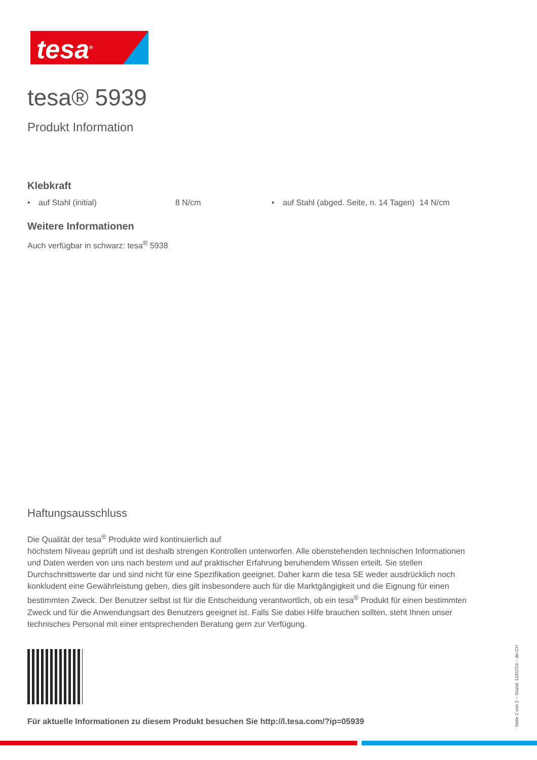tesa<sup>®</sup>
tesa® 5939
Produkt Information
Klebkraft
• auf Stahl (initial) 8 N/cm • auf Stahl (abged. Seite, n. 14 Tagen)
14 N/cm
Weitere Informationen
Auch verfügbar in schwarz: tesa<sup>®</sup> 5938
Haftungsausschluss
Die Qualität der tesa<sup>®</sup> Produkte wird kontinuierlich auf
höchstem Niveau geprüft und ist deshalb strengen Kontrollen unterworfen. Alle obenstehenden technischen Informationen und Daten werden von uns nach bestem und auf praktischer Erfahrung beruhendem Wissen erteilt. Sie stellen Durchschnittswerte dar und sind nicht für eine Spezifikation geeignet. Daher kann die tesa SE weder ausdrücklich noch konkludent eine Gewährleistung geben, dies gilt insbesondere auch für die Marktgängigkeit und die Eignung für einen bestimmten Zweck. Der Benutzer selbst ist für die Entscheidung verantwortlich, ob ein tesa<sup>®</sup> Produkt für einen bestimmten Zweck und für die Anwendungsart des Benutzers geeignet ist. Falls Sie dabei Hilfe brauchen sollten, steht Ihnen unser technisches Personal mit einer entsprechenden Beratung gern zur Verfügung.
Für aktuelle Informationen zu diesem Produkt besuchen Sie http://l.tesa.com/?ip=05939
Seite 2 von 2 – Stand: 12/02/24 – de-CH